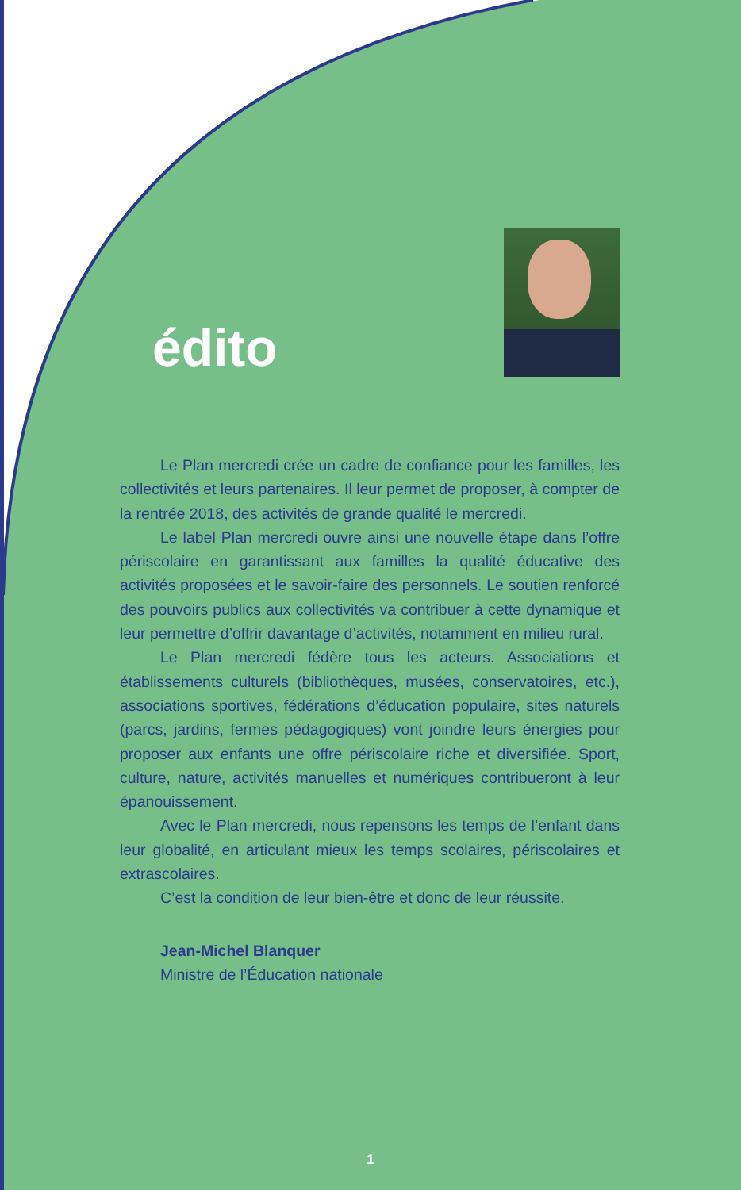édito
Le Plan mercredi crée un cadre de confiance pour les familles, les collectivités et leurs partenaires. Il leur permet de proposer, à compter de la rentrée 2018, des activités de grande qualité le mercredi.
Le label Plan mercredi ouvre ainsi une nouvelle étape dans l’offre périscolaire en garantissant aux familles la qualité éducative des activités proposées et le savoir-faire des personnels. Le soutien renforcé des pouvoirs publics aux collectivités va contribuer à cette dynamique et leur permettre d’offrir davantage d’activités, notamment en milieu rural.
Le Plan mercredi fédère tous les acteurs. Associations et établissements culturels (bibliothèques, musées, conservatoires, etc.), associations sportives, fédérations d’éducation populaire, sites naturels (parcs, jardins, fermes pédagogiques) vont joindre leurs énergies pour proposer aux enfants une offre périscolaire riche et diversifiée. Sport, culture, nature, activités manuelles et numériques contribueront à leur épanouissement.
Avec le Plan mercredi, nous repensons les temps de l’enfant dans leur globalité, en articulant mieux les temps scolaires, périscolaires et extrascolaires.
C’est la condition de leur bien-être et donc de leur réussite.
Jean-Michel Blanquer
Ministre de l’Éducation nationale
1